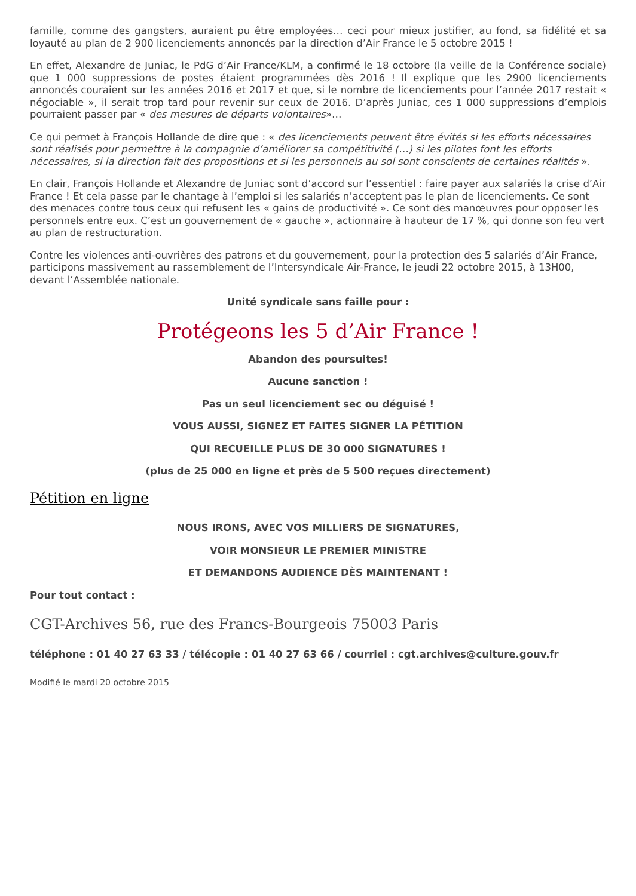famille, comme des gangsters, auraient pu être employées… ceci pour mieux justifier, au fond, sa fidélité et sa loyauté au plan de 2 900 licenciements annoncés par la direction d’Air France le 5 octobre 2015 !
En effet, Alexandre de Juniac, le PdG d’Air France/KLM, a confirmé le 18 octobre (la veille de la Conférence sociale) que 1 000 suppressions de postes étaient programmées dès 2016 ! Il explique que les 2900 licenciements annoncés couraient sur les années 2016 et 2017 et que, si le nombre de licenciements pour l’année 2017 restait « négociable », il serait trop tard pour revenir sur ceux de 2016. D’après Juniac, ces 1 000 suppressions d’emplois pourraient passer par « des mesures de départs volontaires»…
Ce qui permet à François Hollande de dire que : « des licenciements peuvent être évités si les efforts nécessaires sont réalisés pour permettre à la compagnie d’améliorer sa compétitivité (…) si les pilotes font les efforts nécessaires, si la direction fait des propositions et si les personnels au sol sont conscients de certaines réalités ».
En clair, François Hollande et Alexandre de Juniac sont d’accord sur l’essentiel : faire payer aux salariés la crise d’Air France ! Et cela passe par le chantage à l’emploi si les salariés n’acceptent pas le plan de licenciements. Ce sont des menaces contre tous ceux qui refusent les « gains de productivité ». Ce sont des manœuvres pour opposer les personnels entre eux. C’est un gouvernement de « gauche », actionnaire à hauteur de 17 %, qui donne son feu vert au plan de restructuration.
Contre les violences anti-ouvrières des patrons et du gouvernement, pour la protection des 5 salariés d’Air France, participons massivement au rassemblement de l’Intersyndicale Air-France, le jeudi 22 octobre 2015, à 13H00, devant l’Assemblée nationale.
Unité syndicale sans faille pour :
Protégeons les 5 d’Air France !
Abandon des poursuites!
Aucune sanction !
Pas un seul licenciement sec ou déguisé !
VOUS AUSSI, SIGNEZ ET FAITES SIGNER LA PÉTITION
QUI RECUEILLE PLUS DE 30 000 SIGNATURES !
(plus de 25 000 en ligne et près de 5 500 reçues directement)
Pétition en ligne
NOUS IRONS, AVEC VOS MILLIERS DE SIGNATURES,
VOIR MONSIEUR LE PREMIER MINISTRE
ET DEMANDONS AUDIENCE DÈS MAINTENANT !
Pour tout contact :
CGT-Archives 56, rue des Francs-Bourgeois 75003 Paris
téléphone : 01 40 27 63 33 / télécopie : 01 40 27 63 66 / courriel : cgt.archives@culture.gouv.fr
Modifié le mardi 20 octobre 2015